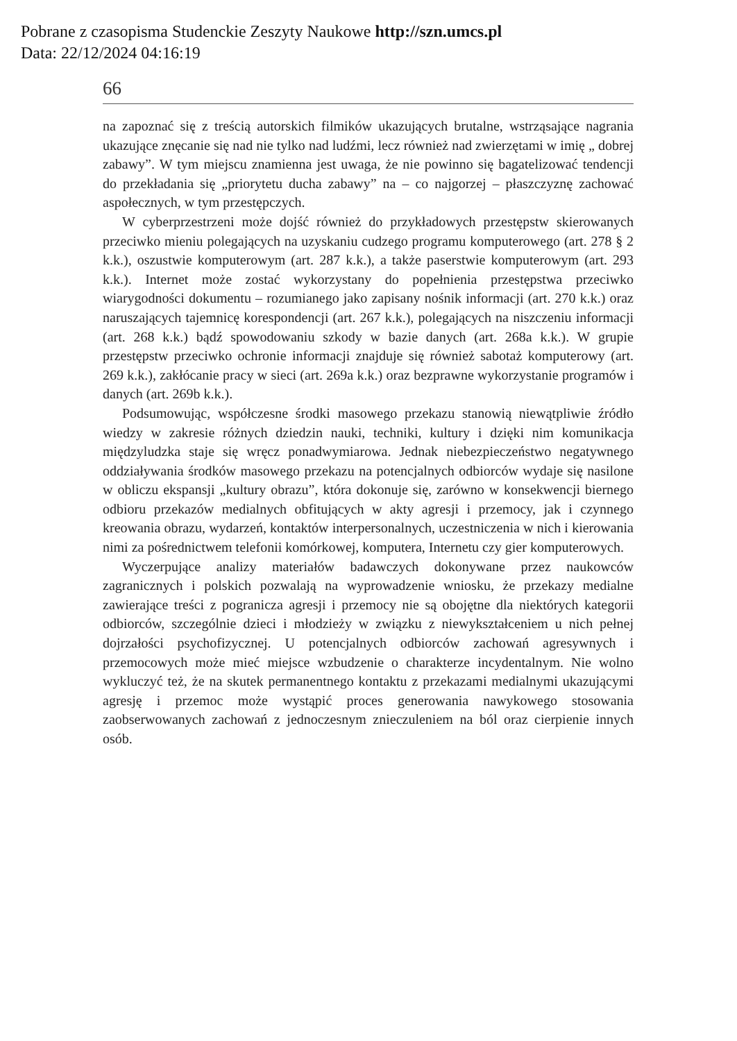Pobrane z czasopisma Studenckie Zeszyty Naukowe http://szn.umcs.pl
Data: 22/12/2024 04:16:19
66
na zapoznać się z treścią autorskich filmików ukazujących brutalne, wstrząsające nagrania ukazujące znęcanie się nad nie tylko nad ludźmi, lecz również nad zwierzętami w imię „ dobrej zabawy”. W tym miejscu znamienna jest uwaga, że nie powinno się bagatelizować tendencji do przekładania się „priorytetu ducha zabawy” na – co najgorzej – płaszczyznę zachować aspołecznych, w tym przestępczych.
W cyberprzestrzeni może dojść również do przykładowych przestępstw skierowanych przeciwko mieniu polegających na uzyskaniu cudzego programu komputerowego (art. 278 § 2 k.k.), oszustwie komputerowym (art. 287 k.k.), a także paserstwie komputerowym (art. 293 k.k.). Internet może zostać wykorzystany do popełnienia przestępstwa przeciwko wiarygodności dokumentu – rozumianego jako zapisany nośnik informacji (art. 270 k.k.) oraz naruszających tajemnicę korespondencji (art. 267 k.k.), polegających na niszczeniu informacji (art. 268 k.k.) bądź spowodowaniu szkody w bazie danych (art. 268a k.k.). W grupie przestępstw przeciwko ochronie informacji znajduje się również sabotaż komputerowy (art. 269 k.k.), zakłócanie pracy w sieci (art. 269a k.k.) oraz bezprawne wykorzystanie programów i danych (art. 269b k.k.).
Podsumowując, współczesne środki masowego przekazu stanowią niewątpliwie źródło wiedzy w zakresie różnych dziedzin nauki, techniki, kultury i dzięki nim komunikacja międzyludzka staje się wręcz ponadwymiarowa. Jednak niebezpieczeństwo negatywnego oddziaływania środków masowego przekazu na potencjalnych odbiorców wydaje się nasilone w obliczu ekspansji „kultury obrazu”, która dokonuje się, zarówno w konsekwencji biernego odbioru przekazów medialnych obfitujących w akty agresji i przemocy, jak i czynnego kreowania obrazu, wydarzeń, kontaktów interpersonalnych, uczestniczenia w nich i kierowania nimi za pośrednictwem telefonii komórkowej, komputera, Internetu czy gier komputerowych.
Wyczerpujące analizy materiałów badawczych dokonywane przez naukowców zagranicznych i polskich pozwalają na wyprowadzenie wniosku, że przekazy medialne zawierające treści z pogranicza agresji i przemocy nie są obojętne dla niektórych kategorii odbiorców, szczególnie dzieci i młodzieży w związku z niewykształceniem u nich pełnej dojrzałości psychofizycznej. U potencjalnych odbiorców zachowań agresywnych i przemocowych może mieć miejsce wzbudzenie o charakterze incydentalnym. Nie wolno wykluczyć też, że na skutek permanentnego kontaktu z przekazami medialnymi ukazującymi agresję i przemoc może wystąpić proces generowania nawykowego stosowania zaobserwowanych zachowań z jednoczesnym znieczuleniem na ból oraz cierpienie innych osób.